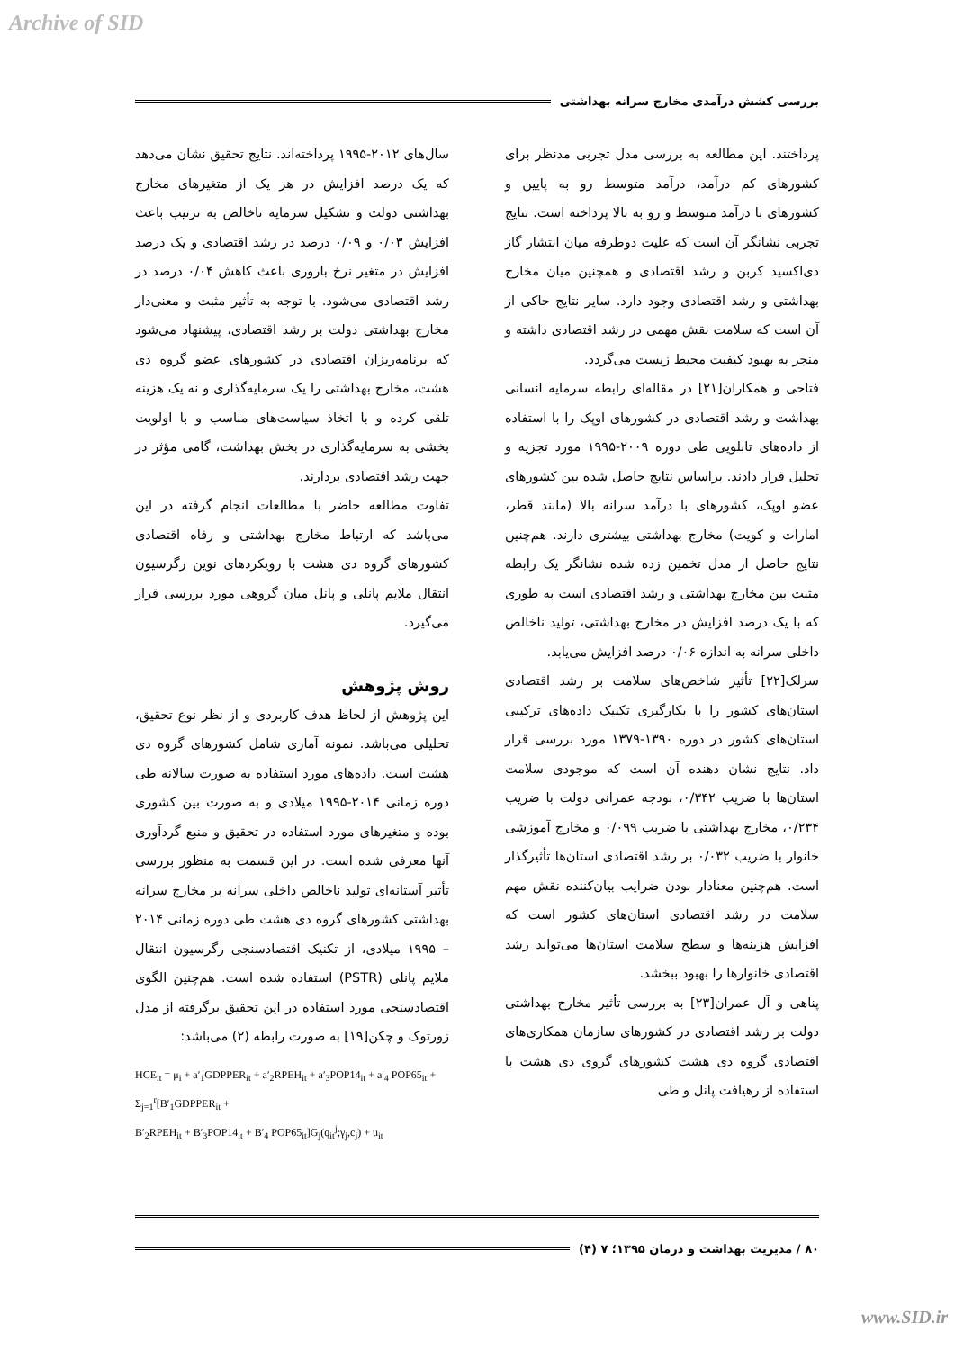Archive of SID
بررسی کشش درآمدی مخارج سرانه بهداشتی
پرداختند. این مطالعه به بررسی مدل تجربی مدنظر برای کشورهای کم درآمد، درآمد متوسط رو به پایین و کشورهای با درآمد متوسط و رو به بالا پرداخته است. نتایج تجربی نشانگر آن است که علیت دوطرفه میان انتشار گاز دی‌اکسید کربن و رشد اقتصادی و همچنین میان مخارج بهداشتی و رشد اقتصادی وجود دارد. سایر نتایج حاکی از آن است که سلامت نقش مهمی در رشد اقتصادی داشته و منجر به بهبود کیفیت محیط زیست می‌گردد.
فتاحی و همکاران[۲۱] در مقاله‌ای رابطه سرمایه انسانی بهداشت و رشد اقتصادی در کشورهای اوپک را با استفاده از داده‌های تابلویی طی دوره ۲۰۰۹-۱۹۹۵ مورد تجزیه و تحلیل قرار دادند. براساس نتایج حاصل شده بین کشورهای عضو اوپک، کشورهای با درآمد سرانه بالا (مانند قطر، امارات و کویت) مخارج بهداشتی بیشتری دارند. هم‌چنین نتایج حاصل از مدل تخمین زده شده نشانگر یک رابطه مثبت بین مخارج بهداشتی و رشد اقتصادی است به طوری که با یک درصد افزایش در مخارج بهداشتی، تولید ناخالص داخلی سرانه به اندازه ۰/۰۶ درصد افزایش می‌یابد.
سرلک[۲۲] تأثیر شاخص‌های سلامت بر رشد اقتصادی استان‌های کشور را با بکارگیری تکنیک داده‌های ترکیبی استان‌های کشور در دوره ۱۳۹۰-۱۳۷۹ مورد بررسی قرار داد. نتایج نشان دهنده آن است که موجودی سلامت استان‌ها با ضریب ۰/۳۴۲، بودجه عمرانی دولت با ضریب ۰/۲۳۴، مخارج بهداشتی با ضریب ۰/۰۹۹ و مخارج آموزشی خانوار با ضریب ۰/۰۳۲ بر رشد اقتصادی استان‌ها تأثیرگذار است. هم‌چنین معنادار بودن ضرایب بیان‌کننده نقش مهم سلامت در رشد اقتصادی استان‌های کشور است که افزایش هزینه‌ها و سطح سلامت استان‌ها می‌تواند رشد اقتصادی خانوارها را بهبود ببخشد.
پناهی و آل عمران[۲۳] به بررسی تأثیر مخارج بهداشتی دولت بر رشد اقتصادی در کشورهای سازمان همکاری‌های اقتصادی گروه دی هشت کشورهای گروی دی هشت با استفاده از رهیافت پانل و طی
سال‌های ۲۰۱۲-۱۹۹۵ پرداخته‌اند. نتایج تحقیق نشان می‌دهد که یک درصد افزایش در هر یک از متغیرهای مخارج بهداشتی دولت و تشکیل سرمایه ناخالص به ترتیب باعث افزایش ۰/۰۳ و ۰/۰۹ درصد در رشد اقتصادی و یک درصد افزایش در متغیر نرخ باروری باعث کاهش ۰/۰۴ درصد در رشد اقتصادی می‌شود. با توجه به تأثیر مثبت و معنی‌دار مخارج بهداشتی دولت بر رشد اقتصادی، پیشنهاد می‌شود که برنامه‌ریزان اقتصادی در کشورهای عضو گروه دی هشت، مخارج بهداشتی را یک سرمایه‌گذاری و نه یک هزینه تلقی کرده و با اتخاذ سیاست‌های مناسب و با اولویت بخشی به سرمایه‌گذاری در بخش بهداشت، گامی مؤثر در جهت رشد اقتصادی بردارند.
تفاوت مطالعه حاضر با مطالعات انجام گرفته در این می‌باشد که ارتباط مخارج بهداشتی و رفاه اقتصادی کشورهای گروه دی هشت با رویکردهای نوین رگرسیون انتقال ملایم پانلی و پانل میان گروهی مورد بررسی قرار می‌گیرد.
روش پژوهش
این پژوهش از لحاظ هدف کاربردی و از نظر نوع تحقیق، تحلیلی می‌باشد. نمونه آماری شامل کشورهای گروه دی هشت است. داده‌های مورد استفاده به صورت سالانه طی دوره زمانی ۲۰۱۴-۱۹۹۵ میلادی و به صورت بین کشوری بوده و متغیرهای مورد استفاده در تحقیق و منبع گردآوری آنها معرفی شده است. در این قسمت به منظور بررسی تأثیر آستانه‌ای تولید ناخالص داخلی سرانه بر مخارج سرانه بهداشتی کشورهای گروه دی هشت طی دوره زمانی ۲۰۱۴ – ۱۹۹۵ میلادی، از تکنیک اقتصادسنجی رگرسیون انتقال ملایم پانلی (PSTR) استفاده شده است. هم‌چنین الگوی اقتصادسنجی مورد استفاده در این تحقیق برگرفته از مدل زورتوک و چکن[۱۹] به صورت رابطه (۲) می‌باشد:
HCE<sub>it</sub> = μ<sub>i</sub> + a′<sub>1</sub>GDPPER<sub>it</sub> + a′<sub>2</sub>RPEH<sub>it</sub> + a′<sub>3</sub>POP14<sub>it</sub> + a′<sub>4</sub> POP65<sub>it</sub> + Σ<sub>j=1</sub><sup>r</sup>[B′<sub>1</sub>GDPPER<sub>it</sub> +
B′<sub>2</sub>RPEH<sub>it</sub> + B′<sub>3</sub>POP14<sub>it</sub> + B′<sub>4</sub> POP65<sub>it</sub>]G<sub>j</sub>(q<sub>it</sub><sup>j</sup>;γ<sub>j</sub>,c<sub>j</sub>) + u<sub>it</sub>
۸۰ / مدیریت بهداشت و درمان ۱۳۹۵؛ ۷ (۴)
www.SID.ir